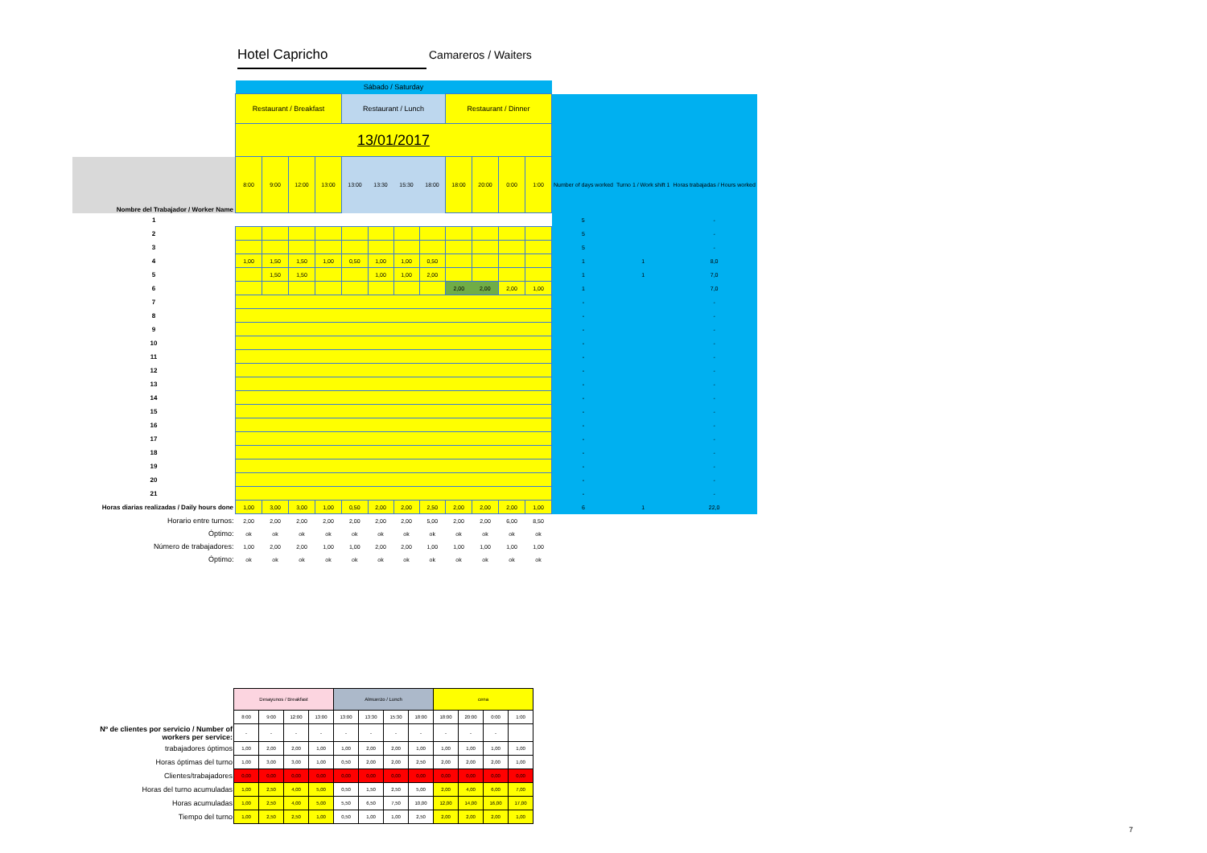Hotel Capricho Camareros / Waiters
| | Sábado / Saturday | | | | | | | | | | | | | | |
| | Restaurant / Breakfast | | | | Restaurant / Lunch | | | | Restaurant / Dinner | | | | | | |
| | 13/01/2017 | | | | | | | | | | | | | | |
| Nombre del Trabajador / Worker Name | 8:00 | 9:00 | 12:00 | 13:00 | 13:00 | 13:30 | 15:30 | 18:00 | 18:00 | 20:00 | 0:00 | 1:00 | Number of days worked | Turno 1 / Work shift 1 | Horas trabajadas / Hours worked |
| 1 | | | | | | | | | | | | | 5 | | - |
| 2 | | | | | | | | | | | | | 5 | | - |
| 3 | | | | | | | | | | | | | 5 | | - |
| 4 | 1,00 | 1,50 | 1,50 | 1,00 | 0,50 | 1,00 | 1,00 | 0,50 | | | | | 1 | 1 | 8,0 |
| 5 | | 1,50 | 1,50 | | | 1,00 | 1,00 | 2,00 | | | | | 1 | 1 | 7,0 |
| 6 | | | | | | | | | 2,00 | 2,00 | 2,00 | 1,00 | 1 | | 7,0 |
| 7 | | | | | | | | | | | | | - | | - |
| 8 | | | | | | | | | | | | | - | | - |
| 9 | | | | | | | | | | | | | - | | - |
| 10 | | | | | | | | | | | | | - | | - |
| 11 | | | | | | | | | | | | | - | | - |
| 12 | | | | | | | | | | | | | - | | - |
| 13 | | | | | | | | | | | | | - | | - |
| 14 | | | | | | | | | | | | | - | | - |
| 15 | | | | | | | | | | | | | - | | - |
| 16 | | | | | | | | | | | | | - | | - |
| 17 | | | | | | | | | | | | | - | | - |
| 18 | | | | | | | | | | | | | - | | - |
| 19 | | | | | | | | | | | | | - | | - |
| 20 | | | | | | | | | | | | | - | | - |
| 21 | | | | | | | | | | | | | - | | - |
| Horas diarias realizadas / Daily hours done | 1,00 | 3,00 | 3,00 | 1,00 | 0,50 | 2,00 | 2,00 | 2,50 | 2,00 | 2,00 | 2,00 | 1,00 | 6 | 1 | 22,0 |
| Horario entre turnos: | 2,00 | 2,00 | 2,00 | 2,00 | 2,00 | 2,00 | 2,00 | 5,00 | 2,00 | 2,00 | 6,00 | 8,50 | | | |
| Óptimo: | ok | ok | ok | ok | ok | ok | ok | ok | ok | ok | ok | ok | | | |
| Número de trabajadores: | 1,00 | 2,00 | 2,00 | 1,00 | 1,00 | 2,00 | 2,00 | 1,00 | 1,00 | 1,00 | 1,00 | 1,00 | | | |
| Óptimo: | ok | ok | ok | ok | ok | ok | ok | ok | ok | ok | ok | ok | | | |
| | Desayunos / Breakfast | | | | Almuerzo / Lunch | | | | cena | | | |
| | 8:00 | 9:00 | 12:00 | 13:00 | 13:00 | 13:30 | 15:30 | 18:00 | 18:00 | 20:00 | 0:00 | 1:00 |
| Nº de clientes por servicio / Number of workers per service: | - | - | - | - | - | - | - | - | - | - | - | |
| trabajadores óptimos | 1,00 | 2,00 | 2,00 | 1,00 | 1,00 | 2,00 | 2,00 | 1,00 | 1,00 | 1,00 | 1,00 | 1,00 |
| Horas óptimas del turno | 1,00 | 3,00 | 3,00 | 1,00 | 0,50 | 2,00 | 2,00 | 2,50 | 2,00 | 2,00 | 2,00 | 1,00 |
| Clientes/trabajadores | 0,00 | 0,00 | 0,00 | 0,00 | 0,00 | 0,00 | 0,00 | 0,00 | 0,00 | 0,00 | 0,00 | 0,00 |
| Horas del turno acumuladas | 1,00 | 2,50 | 4,00 | 5,00 | 0,50 | 1,50 | 2,50 | 5,00 | 2,00 | 4,00 | 6,00 | 7,00 |
| Horas acumuladas | 1,00 | 2,50 | 4,00 | 5,00 | 5,50 | 6,50 | 7,50 | 10,00 | 12,00 | 14,00 | 16,00 | 17,00 |
| Tiempo del turno | 1,00 | 2,50 | 2,50 | 1,00 | 0,50 | 1,00 | 1,00 | 2,50 | 2,00 | 2,00 | 2,00 | 1,00 |
7